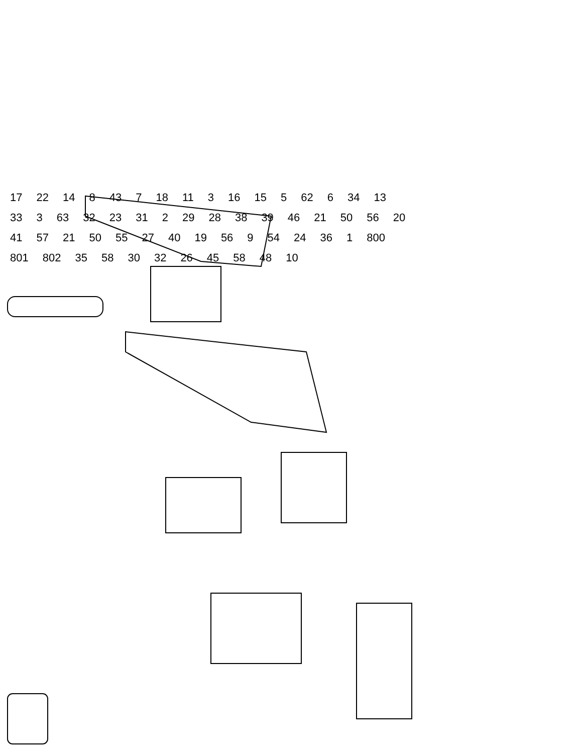17 22 14 8 43 7 18 11 3 16 15 5 62 6 34 13 33 3 63 32 23 31 2 29 28 38 39 46 21 50 56 20 41 57 21 50 55 27 40 19 56 9 54 24 36 1 800 801 802 35 58 30 32 26 45 58 48 10